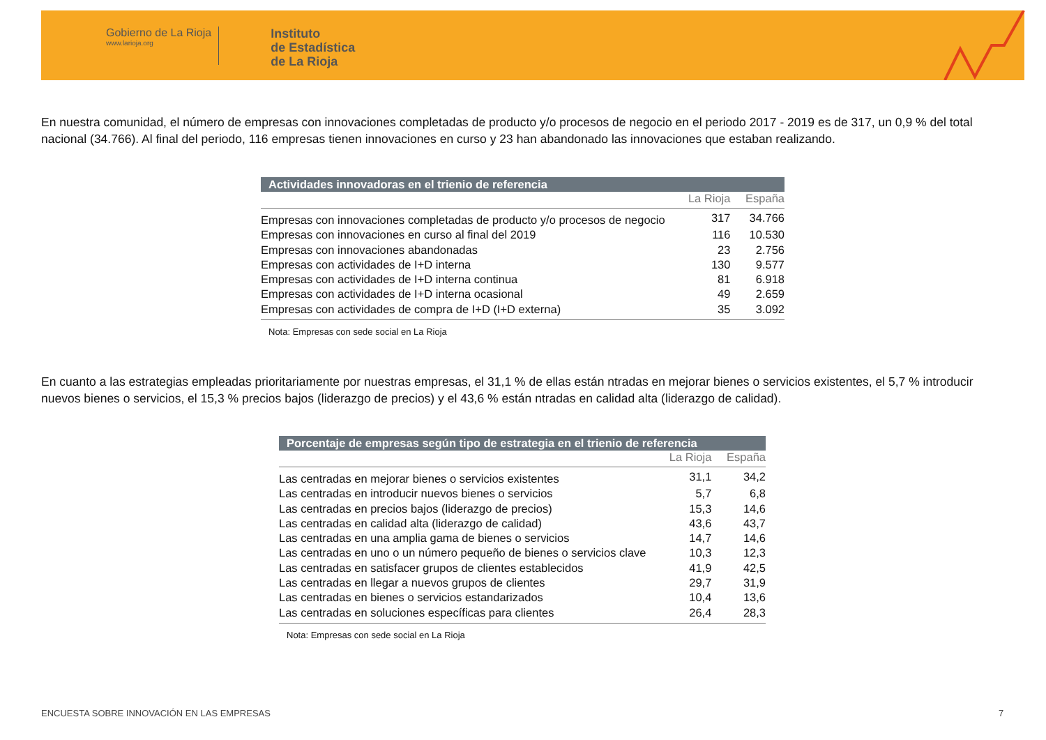Gobierno de La Rioja
www.larioja.org
Instituto
de Estadística
de La Rioja
En nuestra comunidad, el número de empresas con innovaciones completadas de producto y/o procesos de negocio en el periodo 2017 - 2019 es de 317, un 0,9 % del total nacional (34.766). Al final del periodo, 116 empresas tienen innovaciones en curso y 23 han abandonado las innovaciones que estaban realizando.
| Actividades innovadoras en el trienio de referencia | | |
| --- | --- | --- |
| | La Rioja | España |
| Empresas con innovaciones completadas de producto y/o procesos de negocio | 317 | 34.766 |
| Empresas con innovaciones en curso al final del 2019 | 116 | 10.530 |
| Empresas con innovaciones abandonadas | 23 | 2.756 |
| Empresas con actividades de I+D interna | 130 | 9.577 |
| Empresas con actividades de I+D interna continua | 81 | 6.918 |
| Empresas con actividades de I+D interna ocasional | 49 | 2.659 |
| Empresas con actividades de compra de I+D (I+D externa) | 35 | 3.092 |
| Nota: Empresas con sede social en La Rioja | | |
En cuanto a las estrategias empleadas prioritariamente por nuestras empresas, el 31,1 % de ellas están ntradas en mejorar bienes o servicios existentes, el 5,7 % introducir nuevos bienes o servicios, el 15,3 % precios bajos (liderazgo de precios) y el 43,6 % están ntradas en calidad alta (liderazgo de calidad).
| Porcentaje de empresas según tipo de estrategia en el trienio de referencia | | |
| --- | --- | --- |
| | La Rioja | España |
| Las centradas en mejorar bienes o servicios existentes | 31,1 | 34,2 |
| Las centradas en introducir nuevos bienes o servicios | 5,7 | 6,8 |
| Las centradas en precios bajos (liderazgo de precios) | 15,3 | 14,6 |
| Las centradas en calidad alta (liderazgo de calidad) | 43,6 | 43,7 |
| Las centradas en una amplia gama de bienes o servicios | 14,7 | 14,6 |
| Las centradas en uno o un número pequeño de bienes o servicios clave | 10,3 | 12,3 |
| Las centradas en satisfacer grupos de clientes establecidos | 41,9 | 42,5 |
| Las centradas en llegar a nuevos grupos de clientes | 29,7 | 31,9 |
| Las centradas en bienes o servicios estandarizados | 10,4 | 13,6 |
| Las centradas en soluciones específicas para clientes | 26,4 | 28,3 |
| Nota: Empresas con sede social en La Rioja | | |
ENCUESTA SOBRE INNOVACIÓN EN LAS EMPRESAS
7